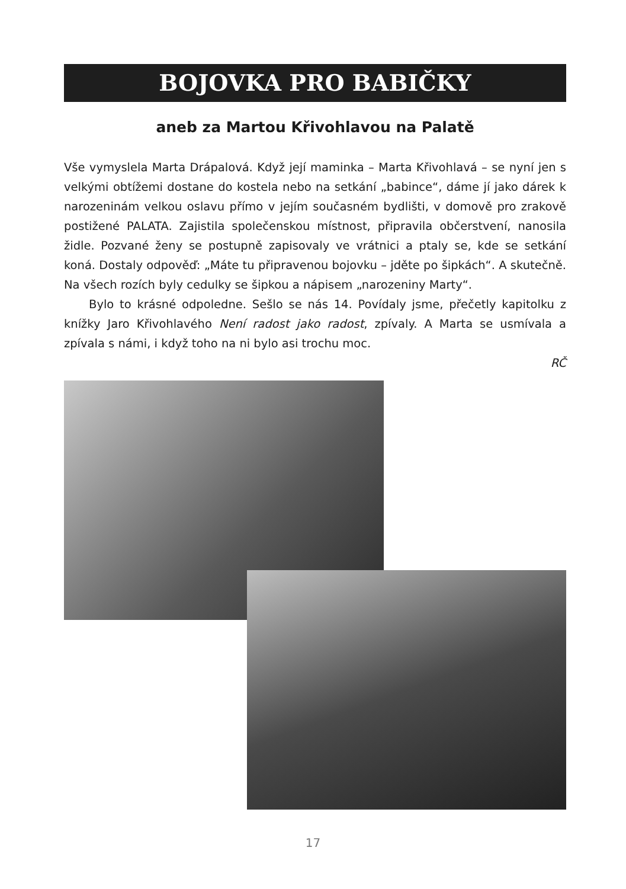BOJOVKA PRO BABIČKY
aneb za Martou Křivohlavou na Palatě
Vše vymyslela Marta Drápalová. Když její maminka – Marta Křivohlavá – se nyní jen s velkými obtížemi dostane do kostela nebo na setkání „babince“, dáme jí jako dárek k narozeninám velkou oslavu přímo v jejím současném bydlišti, v domově pro zrakově postižené PALATA. Zajistila společenskou místnost, připravila občerstvení, nanosila židle. Pozvané ženy se postupně zapisovaly ve vrátnici a ptaly se, kde se setkání koná. Dostaly odpověď: „Máte tu připravenou bojovku – jděte po šipkách“. A skutečně. Na všech rozích byly cedulky se šipkou a nápisem „narozeniny Marty“.
Bylo to krásné odpoledne. Sešlo se nás 14. Povídaly jsme, přečetly kapitolku z knížky Jaro Křivohlavého Není radost jako radost, zpívaly. A Marta se usmívala a zpívala s námi, i když toho na ni bylo asi trochu moc.
RČ
17